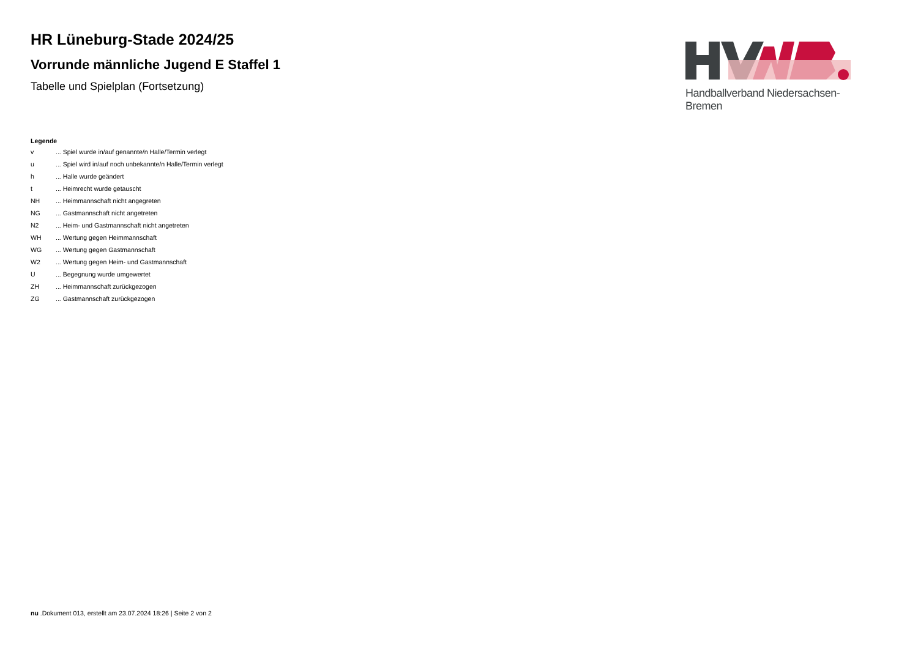HR Lüneburg-Stade 2024/25
Vorrunde männliche Jugend E Staffel 1
Tabelle und Spielplan (Fortsetzung)
Handballverband Niedersachsen-Bremen
Legende
| v | ... Spiel wurde in/auf genannte/n Halle/Termin verlegt |
| u | ... Spiel wird in/auf noch unbekannte/n Halle/Termin verlegt |
| h | ... Halle wurde geändert |
| t | ... Heimrecht wurde getauscht |
| NH | ... Heimmannschaft nicht angegreten |
| NG | ... Gastmannschaft nicht angetreten |
| N2 | ... Heim- und Gastmannschaft nicht angetreten |
| WH | ... Wertung gegen Heimmannschaft |
| WG | ... Wertung gegen Gastmannschaft |
| W2 | ... Wertung gegen Heim- und Gastmannschaft |
| U | ... Begegnung wurde umgewertet |
| ZH | ... Heimmannschaft zurückgezogen |
| ZG | ... Gastmannschaft zurückgezogen |
nu .Dokument 013, erstellt am 23.07.2024 18:26 | Seite 2 von 2